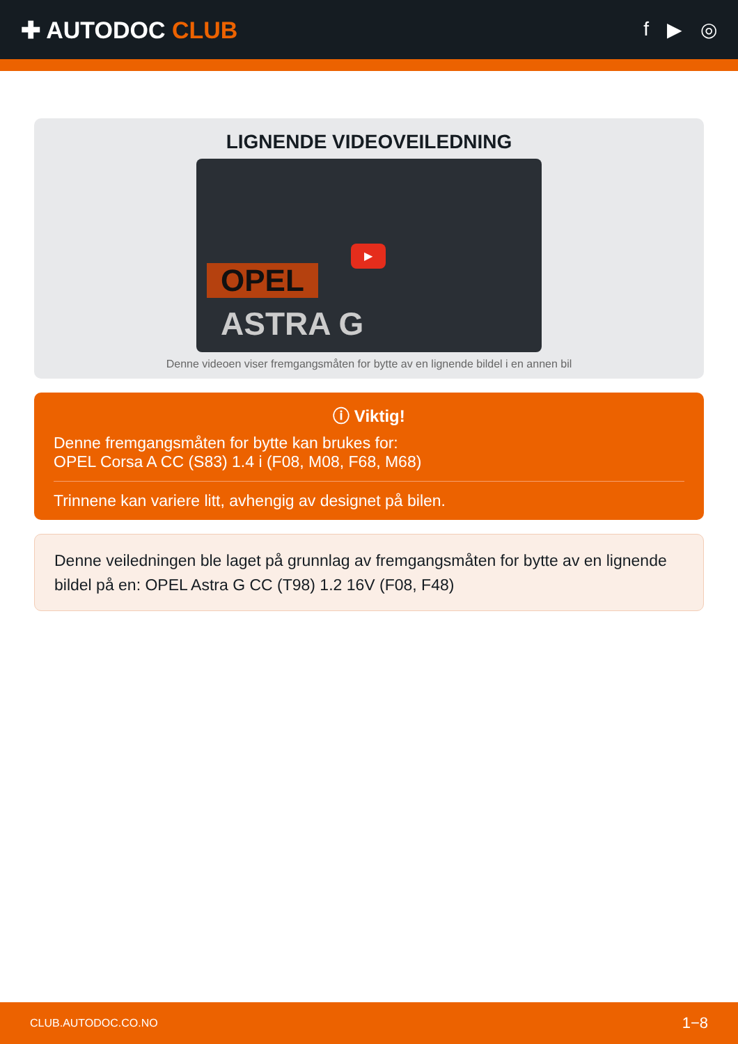✚ AUTODOC CLUB
f ▶ ◎
LIGNENDE VIDEOVEILEDNING
▶
OPEL
ASTRA G
Denne videoen viser fremgangsmåten for bytte av en lignende bildel i en annen bil
ⓘ Viktig!
Denne fremgangsmåten for bytte kan brukes for:
OPEL Corsa A CC (S83) 1.4 i (F08, M08, F68, M68)
Trinnene kan variere litt, avhengig av designet på bilen.
Denne veiledningen ble laget på grunnlag av fremgangsmåten for bytte av en lignende bildel på en: OPEL Astra G CC (T98) 1.2 16V (F08, F48)
CLUB.AUTODOC.CO.NO 1−8